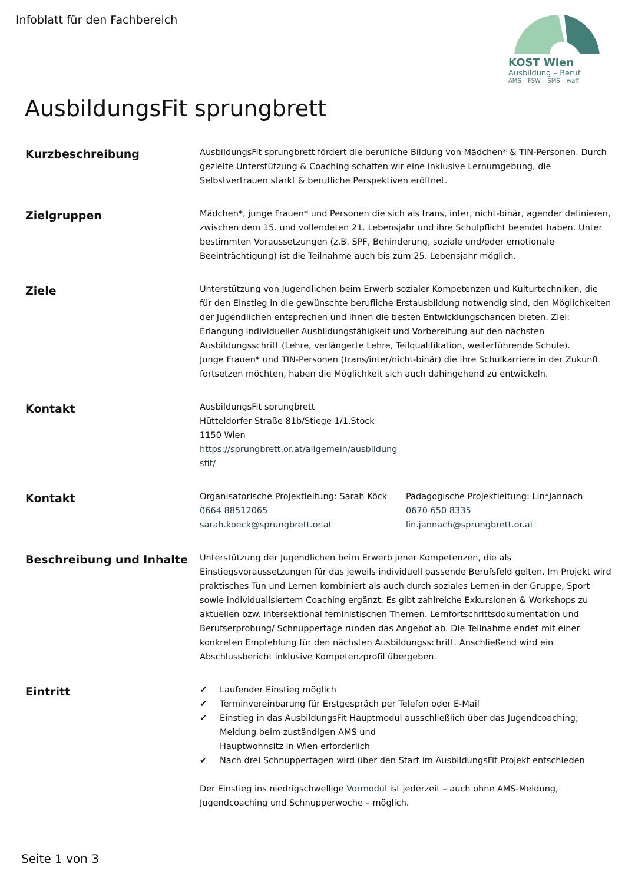Infoblatt für den Fachbereich KOST Wien
Ausbildung – Beruf
AMS – FSW – SMS – waff
AusbildungsFit sprungbrett
Kurzbeschreibung
AusbildungsFit sprungbrett fördert die berufliche Bildung von Mädchen* & TIN-Personen. Durch gezielte Unterstützung & Coaching schaffen wir eine inklusive Lernumgebung, die Selbstvertrauen stärkt & berufliche Perspektiven eröffnet.
Zielgruppen
Mädchen*, junge Frauen* und Personen die sich als trans, inter, nicht-binär, agender definieren, zwischen dem 15. und vollendeten 21. Lebensjahr und ihre Schulpflicht beendet haben. Unter bestimmten Voraussetzungen (z.B. SPF, Behinderung, soziale und/oder emotionale Beeinträchtigung) ist die Teilnahme auch bis zum 25. Lebensjahr möglich.
Ziele
Unterstützung von Jugendlichen beim Erwerb sozialer Kompetenzen und Kulturtechniken, die für den Einstieg in die gewünschte berufliche Erstausbildung notwendig sind, den Möglichkeiten der Jugendlichen entsprechen und ihnen die besten Entwicklungschancen bieten. Ziel: Erlangung individueller Ausbildungsfähigkeit und Vorbereitung auf den nächsten Ausbildungsschritt (Lehre, verlängerte Lehre, Teilqualifikation, weiterführende Schule).
Junge Frauen* und TIN-Personen (trans/inter/nicht-binär) die ihre Schulkarriere in der Zukunft fortsetzen möchten, haben die Möglichkeit sich auch dahingehend zu entwickeln.
Kontakt
AusbildungsFit sprungbrett
Hütteldorfer Straße 81b/Stiege 1/1.Stock
1150 Wien
https://sprungbrett.or.at/allgemein/ausbildung
sfit/
Kontakt
Organisatorische Projektleitung: Sarah Köck
0664 88512065
sarah.koeck@sprungbrett.or.at
Pädagogische Projektleitung: Lin*Jannach
0670 650 8335
lin.jannach@sprungbrett.or.at
Beschreibung und Inhalte
Unterstützung der Jugendlichen beim Erwerb jener Kompetenzen, die als Einstiegsvoraussetzungen für das jeweils individuell passende Berufsfeld gelten. Im Projekt wird praktisches Tun und Lernen kombiniert als auch durch soziales Lernen in der Gruppe, Sport sowie individualisiertem Coaching ergänzt. Es gibt zahlreiche Exkursionen & Workshops zu aktuellen bzw. intersektional feministischen Themen. Lernfortschrittsdokumentation und Berufserprobung/ Schnuppertage runden das Angebot ab. Die Teilnahme endet mit einer konkreten Empfehlung für den nächsten Ausbildungsschritt. Anschließend wird ein Abschlussbericht inklusive Kompetenzprofil übergeben.
Eintritt
✔ Laufender Einstieg möglich
✔ Terminvereinbarung für Erstgespräch per Telefon oder E-Mail
✔ Einstieg in das AusbildungsFit Hauptmodul ausschließlich über das Jugendcoaching; Meldung beim zuständigen AMS und
Hauptwohnsitz in Wien erforderlich
✔ Nach drei Schnuppertagen wird über den Start im AusbildungsFit Projekt entschieden
Der Einstieg ins niedrigschwellige Vormodul ist jederzeit – auch ohne AMS-Meldung, Jugendcoaching und Schnupperwoche – möglich.
Seite 1 von 3